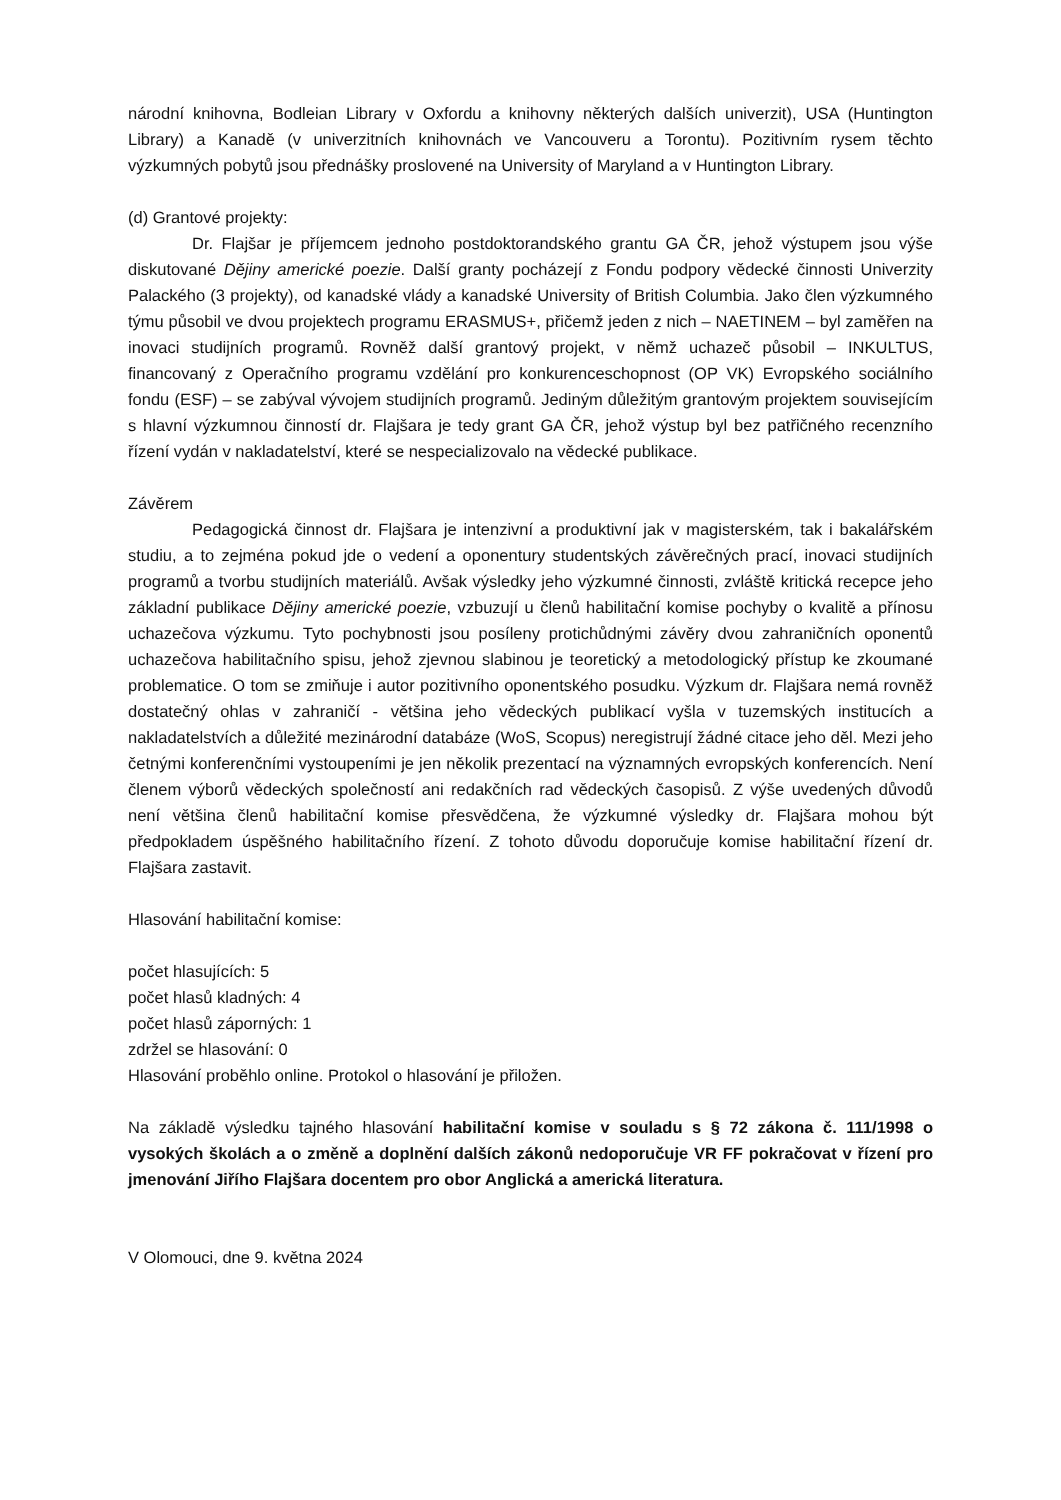národní knihovna, Bodleian Library v Oxfordu a knihovny některých dalších univerzit), USA (Huntington Library) a Kanadě (v univerzitních knihovnách ve Vancouveru a Torontu). Pozitivním rysem těchto výzkumných pobytů jsou přednášky proslovené na University of Maryland a v Huntington Library.
(d) Grantové projekty:
Dr. Flajšar je příjemcem jednoho postdoktorandského grantu GA ČR, jehož výstupem jsou výše diskutované Dějiny americké poezie. Další granty pocházejí z Fondu podpory vědecké činnosti Univerzity Palackého (3 projekty), od kanadské vlády a kanadské University of British Columbia. Jako člen výzkumného týmu působil ve dvou projektech programu ERASMUS+, přičemž jeden z nich – NAETINEM – byl zaměřen na inovaci studijních programů. Rovněž další grantový projekt, v němž uchazeč působil – INKULTUS, financovaný z Operačního programu vzdělání pro konkurenceschopnost (OP VK) Evropského sociálního fondu (ESF) – se zabýval vývojem studijních programů. Jediným důležitým grantovým projektem souvisejícím s hlavní výzkumnou činností dr. Flajšara je tedy grant GA ČR, jehož výstup byl bez patřičného recenzního řízení vydán v nakladatelství, které se nespecializovalo na vědecké publikace.
Závěrem
Pedagogická činnost dr. Flajšara je intenzivní a produktivní jak v magisterském, tak i bakalářském studiu, a to zejména pokud jde o vedení a oponentury studentských závěrečných prací, inovaci studijních programů a tvorbu studijních materiálů. Avšak výsledky jeho výzkumné činnosti, zvláště kritická recepce jeho základní publikace Dějiny americké poezie, vzbuzují u členů habilitační komise pochyby o kvalitě a přínosu uchazečova výzkumu. Tyto pochybnosti jsou posíleny protichůdnými závěry dvou zahraničních oponentů uchazečova habilitačního spisu, jehož zjevnou slabinou je teoretický a metodologický přístup ke zkoumané problematice. O tom se zmiňuje i autor pozitivního oponentského posudku. Výzkum dr. Flajšara nemá rovněž dostatečný ohlas v zahraničí - většina jeho vědeckých publikací vyšla v tuzemských institucích a nakladatelstvích a důležité mezinárodní databáze (WoS, Scopus) neregistrují žádné citace jeho děl. Mezi jeho četnými konferenčními vystoupeními je jen několik prezentací na významných evropských konferencích. Není členem výborů vědeckých společností ani redakčních rad vědeckých časopisů. Z výše uvedených důvodů není většina členů habilitační komise přesvědčena, že výzkumné výsledky dr. Flajšara mohou být předpokladem úspěšného habilitačního řízení. Z tohoto důvodu doporučuje komise habilitační řízení dr. Flajšara zastavit.
Hlasování habilitační komise:
počet hlasujících: 5
počet hlasů kladných: 4
počet hlasů záporných: 1
zdržel se hlasování: 0
Hlasování proběhlo online. Protokol o hlasování je přiložen.
Na základě výsledku tajného hlasování habilitační komise v souladu s § 72 zákona č. 111/1998 o vysokých školách a o změně a doplnění dalších zákonů nedoporučuje VR FF pokračovat v řízení pro jmenování Jiřího Flajšara docentem pro obor Anglická a americká literatura.
V Olomouci, dne 9. května 2024